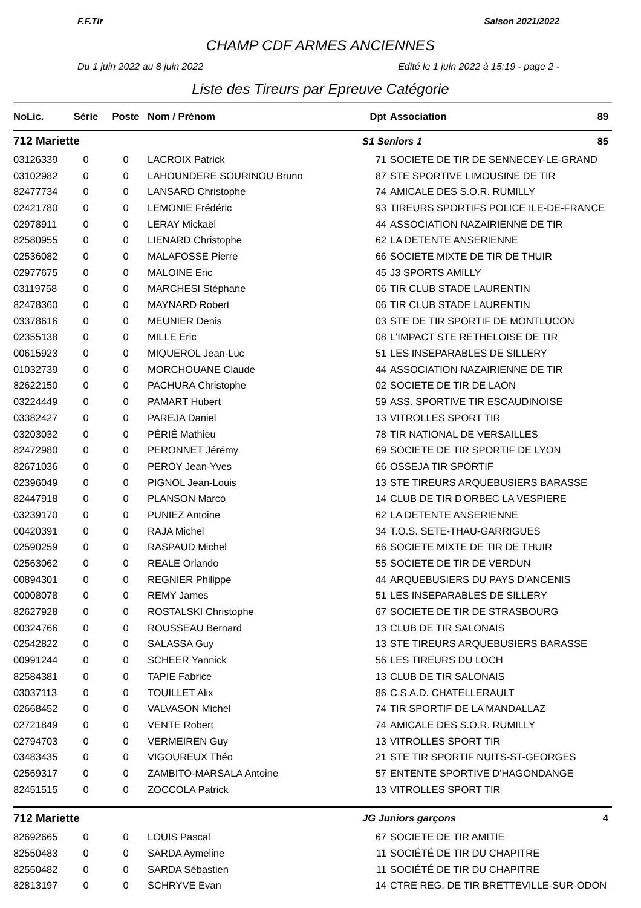F.F.Tir Saison 2021/2022
CHAMP CDF ARMES ANCIENNES
Du 1 juin 2022 au 8 juin 2022 Edité le 1 juin 2022 à 15:19 - page 2 -
Liste des Tireurs par Epreuve Catégorie
| NoLic. | Série | Poste | Nom / Prénom | Dpt | Association 89 |
| --- | --- | --- | --- | --- | --- |
| 712 Mariette | | | | S1 Seniors 1 85 | |
| 03126339 | 0 | 0 | LACROIX Patrick | 71 | SOCIETE DE TIR DE SENNECEY-LE-GRAND |
| 03102982 | 0 | 0 | LAHOUNDERE SOURINOU Bruno | 87 | STE SPORTIVE LIMOUSINE DE TIR |
| 82477734 | 0 | 0 | LANSARD Christophe | 74 | AMICALE DES S.O.R. RUMILLY |
| 02421780 | 0 | 0 | LEMONIE Frédéric | 93 | TIREURS SPORTIFS POLICE ILE-DE-FRANCE |
| 02978911 | 0 | 0 | LERAY Mickaël | 44 | ASSOCIATION NAZAIRIENNE DE TIR |
| 82580955 | 0 | 0 | LIENARD Christophe | 62 | LA DETENTE ANSERIENNE |
| 02536082 | 0 | 0 | MALAFOSSE Pierre | 66 | SOCIETE MIXTE DE TIR DE THUIR |
| 02977675 | 0 | 0 | MALOINE Eric | 45 | J3 SPORTS AMILLY |
| 03119758 | 0 | 0 | MARCHESI Stéphane | 06 | TIR CLUB STADE LAURENTIN |
| 82478360 | 0 | 0 | MAYNARD Robert | 06 | TIR CLUB STADE LAURENTIN |
| 03378616 | 0 | 0 | MEUNIER Denis | 03 | STE DE TIR SPORTIF DE MONTLUCON |
| 02355138 | 0 | 0 | MILLE Eric | 08 | L'IMPACT STE RETHELOISE DE TIR |
| 00615923 | 0 | 0 | MIQUEROL Jean-Luc | 51 | LES INSEPARABLES DE SILLERY |
| 01032739 | 0 | 0 | MORCHOUANE Claude | 44 | ASSOCIATION NAZAIRIENNE DE TIR |
| 82622150 | 0 | 0 | PACHURA Christophe | 02 | SOCIETE DE TIR DE LAON |
| 03224449 | 0 | 0 | PAMART Hubert | 59 | ASS. SPORTIVE TIR ESCAUDINOISE |
| 03382427 | 0 | 0 | PAREJA Daniel | 13 | VITROLLES SPORT TIR |
| 03203032 | 0 | 0 | PÉRIÉ Mathieu | 78 | TIR NATIONAL DE VERSAILLES |
| 82472980 | 0 | 0 | PERONNET Jérémy | 69 | SOCIETE DE TIR SPORTIF DE LYON |
| 82671036 | 0 | 0 | PEROY Jean-Yves | 66 | OSSEJA TIR SPORTIF |
| 02396049 | 0 | 0 | PIGNOL Jean-Louis | 13 | STE TIREURS ARQUEBUSIERS BARASSE |
| 82447918 | 0 | 0 | PLANSON Marco | 14 | CLUB DE TIR D'ORBEC LA VESPIERE |
| 03239170 | 0 | 0 | PUNIEZ Antoine | 62 | LA DETENTE ANSERIENNE |
| 00420391 | 0 | 0 | RAJA Michel | 34 | T.O.S. SETE-THAU-GARRIGUES |
| 02590259 | 0 | 0 | RASPAUD Michel | 66 | SOCIETE MIXTE DE TIR DE THUIR |
| 02563062 | 0 | 0 | REALE Orlando | 55 | SOCIETE DE TIR DE VERDUN |
| 00894301 | 0 | 0 | REGNIER Philippe | 44 | ARQUEBUSIERS DU PAYS D'ANCENIS |
| 00008078 | 0 | 0 | REMY James | 51 | LES INSEPARABLES DE SILLERY |
| 82627928 | 0 | 0 | ROSTALSKI Christophe | 67 | SOCIETE DE TIR DE STRASBOURG |
| 00324766 | 0 | 0 | ROUSSEAU Bernard | 13 | CLUB DE TIR SALONAIS |
| 02542822 | 0 | 0 | SALASSA Guy | 13 | STE TIREURS ARQUEBUSIERS BARASSE |
| 00991244 | 0 | 0 | SCHEER Yannick | 56 | LES TIREURS DU LOCH |
| 82584381 | 0 | 0 | TAPIE Fabrice | 13 | CLUB DE TIR SALONAIS |
| 03037113 | 0 | 0 | TOUILLET Alix | 86 | C.S.A.D. CHATELLERAULT |
| 02668452 | 0 | 0 | VALVASON Michel | 74 | TIR SPORTIF DE LA MANDALLAZ |
| 02721849 | 0 | 0 | VENTE Robert | 74 | AMICALE DES S.O.R. RUMILLY |
| 02794703 | 0 | 0 | VERMEIREN Guy | 13 | VITROLLES SPORT TIR |
| 03483435 | 0 | 0 | VIGOUREUX Théo | 21 | STE TIR SPORTIF NUITS-ST-GEORGES |
| 02569317 | 0 | 0 | ZAMBITO-MARSALA Antoine | 57 | ENTENTE SPORTIVE D'HAGONDANGE |
| 82451515 | 0 | 0 | ZOCCOLA Patrick | 13 | VITROLLES SPORT TIR |
| 712 Mariette | | | | JG Juniors garçons 4 | |
| 82692665 | 0 | 0 | LOUIS Pascal | 67 | SOCIETE DE TIR AMITIE |
| 82550483 | 0 | 0 | SARDA Aymeline | 11 | SOCIÉTÉ DE TIR DU CHAPITRE |
| 82550482 | 0 | 0 | SARDA Sébastien | 11 | SOCIÉTÉ DE TIR DU CHAPITRE |
| 82813197 | 0 | 0 | SCHRYVE Evan | 14 | CTRE REG. DE TIR BRETTEVILLE-SUR-ODON |